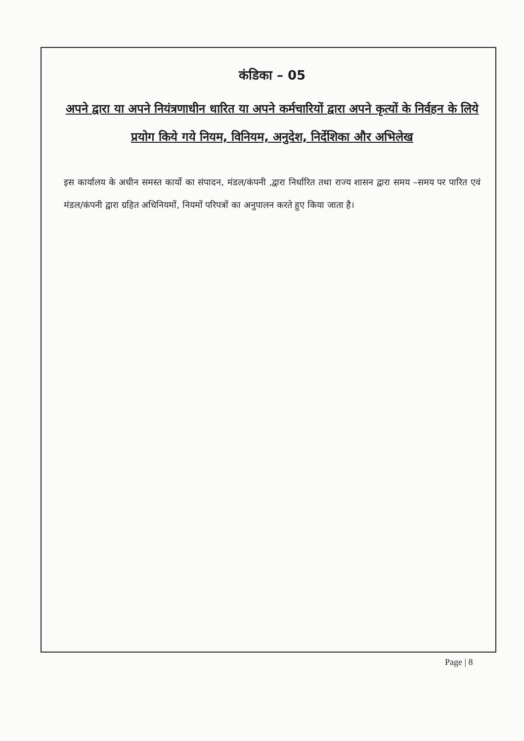कंडिका – 05
अपने द्वारा या अपने नियंत्रणाधीन धारित या अपने कर्मचारियों द्वारा अपने कृत्यों के निर्वहन के लिये प्रयोग किये गये नियम, विनियम, अनुदेश, निर्देशिका और अभिलेख
इस कार्यालय के अधीन समस्त कार्यो का संपादन, मंडल/कंपनी ,द्वारा निर्धारित तथा राज्य शासन द्वारा समय –समय पर पारित एवं मंडल/कंपनी द्वारा ग्रहित अधिनियमों, नियमों परिपत्रों का अनुपालन करते हुए किया जाता है।
Page | 8